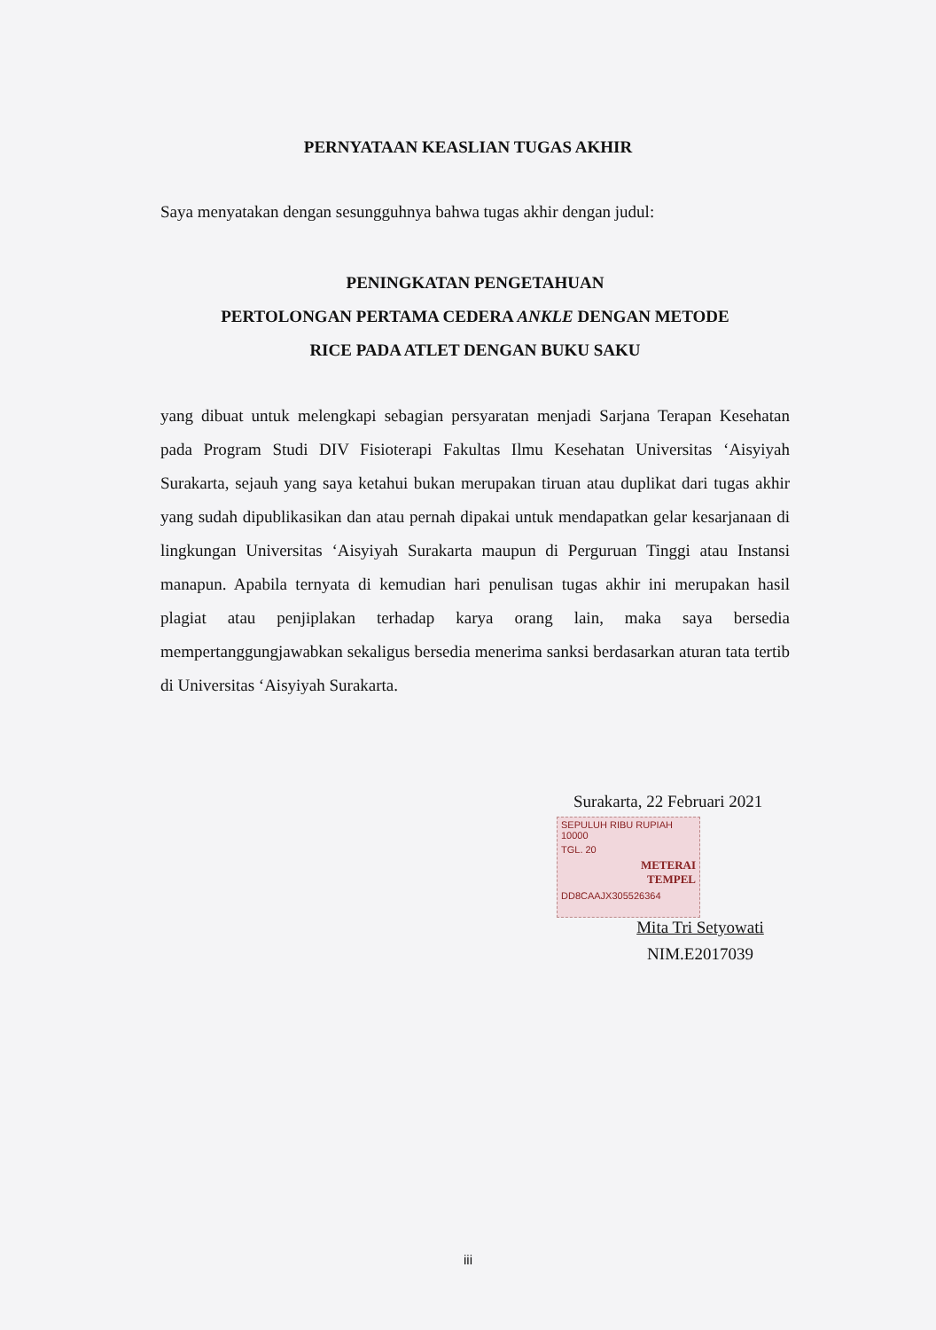PERNYATAAN KEASLIAN TUGAS AKHIR
Saya menyatakan dengan sesungguhnya bahwa tugas akhir dengan judul:
PENINGKATAN PENGETAHUAN
PERTOLONGAN PERTAMA CEDERA ANKLE DENGAN METODE
RICE PADA ATLET DENGAN BUKU SAKU
yang dibuat untuk melengkapi sebagian persyaratan menjadi Sarjana Terapan Kesehatan pada Program Studi DIV Fisioterapi Fakultas Ilmu Kesehatan Universitas ‘Aisyiyah Surakarta, sejauh yang saya ketahui bukan merupakan tiruan atau duplikat dari tugas akhir yang sudah dipublikasikan dan atau pernah dipakai untuk mendapatkan gelar kesarjanaan di lingkungan Universitas ‘Aisyiyah Surakarta maupun di Perguruan Tinggi atau Instansi manapun. Apabila ternyata di kemudian hari penulisan tugas akhir ini merupakan hasil plagiat atau penjiplakan terhadap karya orang lain, maka saya bersedia mempertanggungjawabkan sekaligus bersedia menerima sanksi berdasarkan aturan tata tertib di Universitas ‘Aisyiyah Surakarta.
Surakarta, 22 Februari 2021
SEPULUH RIBU RUPIAH 10000
TGL. 20
METERAI
TEMPEL
DD8CAAJX305526364
Mita Tri Setyowati
NIM.E2017039
iii